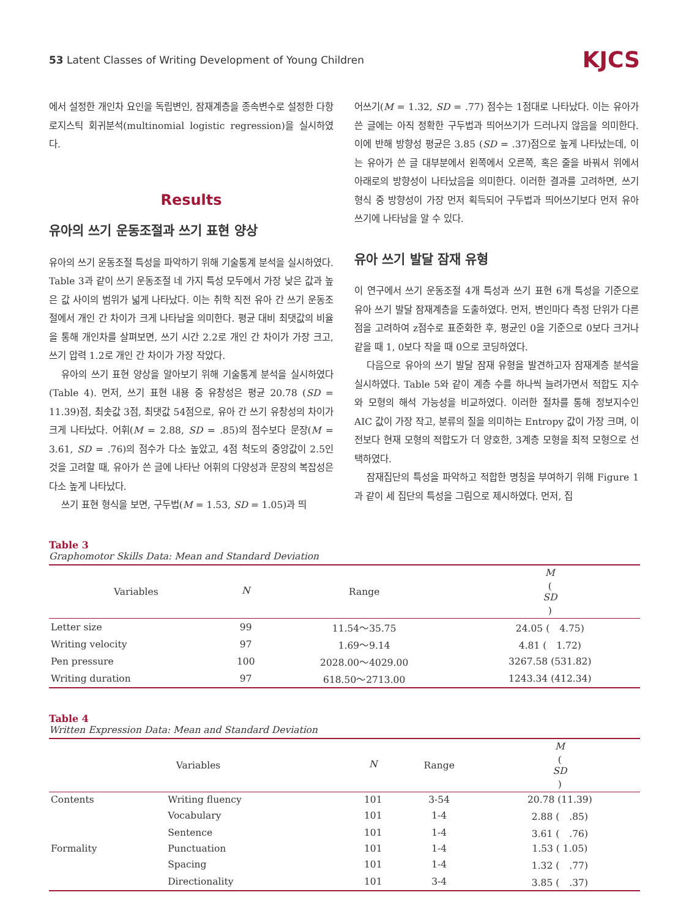53 Latent Classes of Writing Development of Young Children KJCS
에서 설정한 개인차 요인을 독립변인, 잠재계층을 종속변수로 설정한 다항 로지스틱 회귀분석(multinomial logistic regression)을 실시하였다.
Results
유아의 쓰기 운동조절과 쓰기 표현 양상
유아의 쓰기 운동조절 특성을 파악하기 위해 기술통계 분석을 실시하였다. Table 3과 같이 쓰기 운동조절 네 가지 특성 모두에서 가장 낮은 값과 높은 값 사이의 범위가 넓게 나타났다. 이는 취학 직전 유아 간 쓰기 운동조절에서 개인 간 차이가 크게 나타남을 의미한다. 평균 대비 최댓값의 비율을 통해 개인차를 살펴보면, 쓰기 시간 2.2로 개인 간 차이가 가장 크고, 쓰기 압력 1.2로 개인 간 차이가 가장 작았다.
유아의 쓰기 표현 양상을 알아보기 위해 기술통계 분석을 실시하였다(Table 4). 먼저, 쓰기 표현 내용 중 유창성은 평균 20.78 (SD = 11.39)점, 최솟값 3점, 최댓값 54점으로, 유아 간 쓰기 유창성의 차이가 크게 나타났다. 어휘(M = 2.88, SD = .85)의 점수보다 문장(M = 3.61, SD = .76)의 점수가 다소 높았고, 4점 척도의 중앙값이 2.5인 것을 고려할 때, 유아가 쓴 글에 나타난 어휘의 다양성과 문장의 복잡성은 다소 높게 나타났다.
쓰기 표현 형식을 보면, 구두법(M = 1.53, SD = 1.05)과 띄
어쓰기(M = 1.32, SD = .77) 점수는 1점대로 나타났다. 이는 유아가 쓴 글에는 아직 정확한 구두법과 띄어쓰기가 드러나지 않음을 의미한다. 이에 반해 방향성 평균은 3.85 (SD = .37)점으로 높게 나타났는데, 이는 유아가 쓴 글 대부분에서 왼쪽에서 오른쪽, 혹은 줄을 바꿔서 위에서 아래로의 방향성이 나타났음을 의미한다. 이러한 결과를 고려하면, 쓰기 형식 중 방향성이 가장 먼저 획득되어 구두법과 띄어쓰기보다 먼저 유아 쓰기에 나타남을 알 수 있다.
유아 쓰기 발달 잠재 유형
이 연구에서 쓰기 운동조절 4개 특성과 쓰기 표현 6개 특성을 기준으로 유아 쓰기 발달 잠재계층을 도출하였다. 먼저, 변인마다 측정 단위가 다른 점을 고려하여 z점수로 표준화한 후, 평균인 0을 기준으로 0보다 크거나 같을 때 1, 0보다 작을 때 0으로 코딩하였다.
다음으로 유아의 쓰기 발달 잠재 유형을 발견하고자 잠재계층 분석을 실시하였다. Table 5와 같이 계층 수를 하나씩 늘려가면서 적합도 지수와 모형의 해석 가능성을 비교하였다. 이러한 절차를 통해 정보지수인 AIC 값이 가장 작고, 분류의 질을 의미하는 Entropy 값이 가장 크며, 이전보다 현재 모형의 적합도가 더 양호한, 3계층 모형을 최적 모형으로 선택하였다.
잠재집단의 특성을 파악하고 적합한 명칭을 부여하기 위해 Figure 1과 같이 세 집단의 특성을 그림으로 제시하였다. 먼저, 집
Table 3
Graphomotor Skills Data: Mean and Standard Deviation
| Variables | N | Range | M ( SD ) |
| --- | --- | --- | --- |
| Letter size | 99 | 11.54～35.75 | 24.05 ( 4.75) |
| Writing velocity | 97 | 1.69～9.14 | 4.81 ( 1.72) |
| Pen pressure | 100 | 2028.00～4029.00 | 3267.58 (531.82) |
| Writing duration | 97 | 618.50～2713.00 | 1243.34 (412.34) |
Table 4
Written Expression Data: Mean and Standard Deviation
| Variables | | N | Range | M ( SD ) |
| --- | --- | --- | --- | --- |
| Contents | Writing fluency | 101 | 3-54 | 20.78 (11.39) |
| | Vocabulary | 101 | 1-4 | 2.88 ( .85) |
| | Sentence | 101 | 1-4 | 3.61 ( .76) |
| Formality | Punctuation | 101 | 1-4 | 1.53 ( 1.05) |
| | Spacing | 101 | 1-4 | 1.32 ( .77) |
| | Directionality | 101 | 3-4 | 3.85 ( .37) |